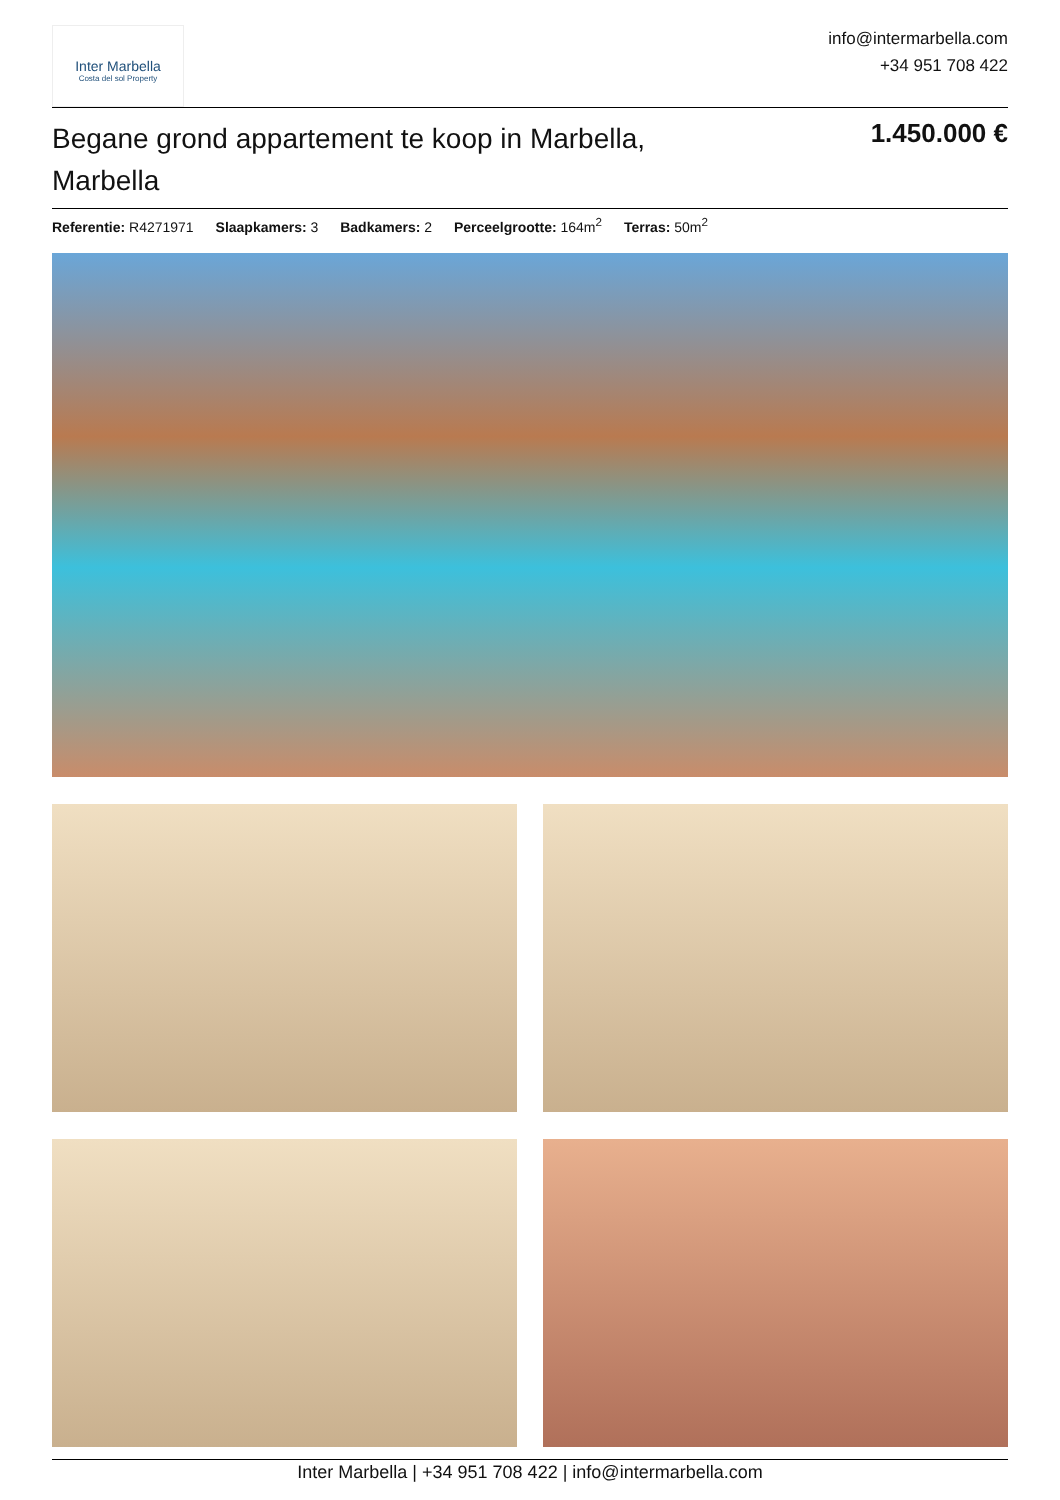Inter Marbella
Costa del sol Property
info@intermarbella.com
+34 951 708 422
Begane grond appartement te koop in Marbella, Marbella
1.450.000 €
Referentie: R4271971 Slaapkamers: 3 Badkamers: 2 Perceelgrootte: 164m<sup>2</sup> Terras: 50m<sup>2</sup>
Inter Marbella | +34 951 708 422 | info@intermarbella.com